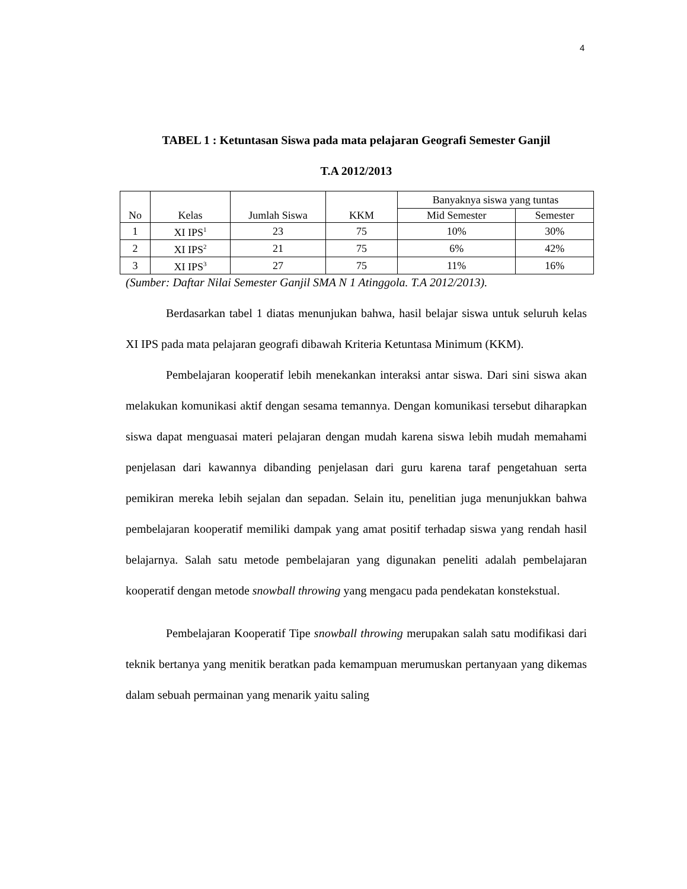4
TABEL 1 : Ketuntasan Siswa pada mata pelajaran Geografi Semester Ganjil
T.A 2012/2013
| No | Kelas | Jumlah Siswa | KKM | Banyaknya siswa yang tuntas | |
| --- | --- | --- | --- | --- | --- |
| | | | | Mid Semester | Semester |
| 1 | XI IPS<sup>1</sup> | 23 | 75 | 10% | 30% |
| 2 | XI IPS<sup>2</sup> | 21 | 75 | 6% | 42% |
| 3 | XI IPS<sup>3</sup> | 27 | 75 | 11% | 16% |
(Sumber: Daftar Nilai Semester Ganjil SMA N 1 Atinggola. T.A 2012/2013).
Berdasarkan tabel 1 diatas menunjukan bahwa, hasil belajar siswa untuk seluruh kelas XI IPS pada mata pelajaran geografi dibawah Kriteria Ketuntasa Minimum (KKM).
Pembelajaran kooperatif lebih menekankan interaksi antar siswa. Dari sini siswa akan melakukan komunikasi aktif dengan sesama temannya. Dengan komunikasi tersebut diharapkan siswa dapat menguasai materi pelajaran dengan mudah karena siswa lebih mudah memahami penjelasan dari kawannya dibanding penjelasan dari guru karena taraf pengetahuan serta pemikiran mereka lebih sejalan dan sepadan. Selain itu, penelitian juga menunjukkan bahwa pembelajaran kooperatif memiliki dampak yang amat positif terhadap siswa yang rendah hasil belajarnya. Salah satu metode pembelajaran yang digunakan peneliti adalah pembelajaran kooperatif dengan metode snowball throwing yang mengacu pada pendekatan konstekstual.
Pembelajaran Kooperatif Tipe snowball throwing merupakan salah satu modifikasi dari teknik bertanya yang menitik beratkan pada kemampuan merumuskan pertanyaan yang dikemas dalam sebuah permainan yang menarik yaitu saling